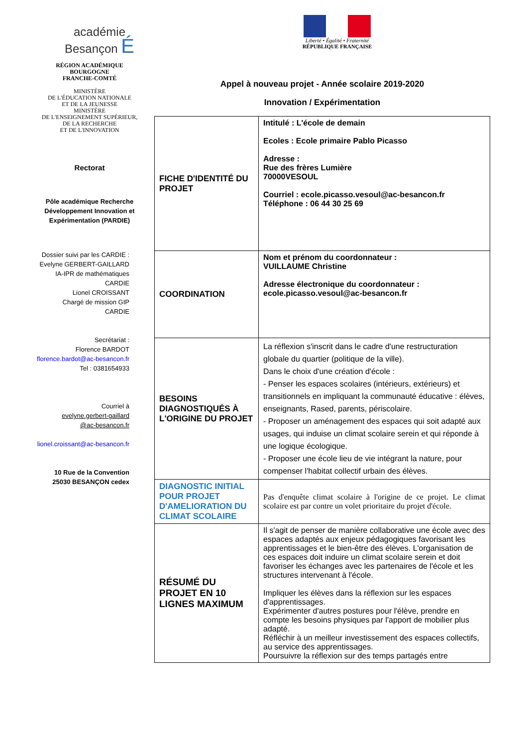académie
Besançon É
RÉGION ACADÉMIQUE
BOURGOGNE
FRANCHE-COMTÉ
MINISTÈRE
DE L'ÉDUCATION NATIONALE
ET DE LA JEUNESSE
MINISTÈRE
DE L'ENSEIGNEMENT SUPÉRIEUR,
DE LA RECHERCHE
ET DE L'INNOVATION
Rectorat
Pôle académique Recherche Développement Innovation et Expérimentation (PARDIE)
Dossier suivi par les CARDIE :
Evelyne GERBERT-GAILLARD
IA-IPR de mathématiques
CARDIE
Lionel CROISSANT
Chargé de mission GIP
CARDIE
Secrétariat :
Florence BARDOT
florence.bardot@ac-besancon.fr
Tel : 0381654933
Courriel à
evelyne.gerbert-gaillard
@ac-besancon.fr
lionel.croissant@ac-besancon.fr
10 Rue de la Convention
25030 BESANÇON cedex
Liberté • Égalité • Fraternité
RÉPUBLIQUE FRANÇAISE
Appel à nouveau projet - Année scolaire 2019-2020
Innovation / Expérimentation
| FICHE D'IDENTITÉ DU PROJET | Intitulé : L'école de demain Ecoles : Ecole primaire Pablo Picasso Adresse : Rue des frères Lumière 70000VESOUL Courriel : ecole.picasso.vesoul@ac-besancon.fr Téléphone : 06 44 30 25 69 |
| COORDINATION | Nom et prénom du coordonnateur : VUILLAUME Christine Adresse électronique du coordonnateur : ecole.picasso.vesoul@ac-besancon.fr |
| BESOINS DIAGNOSTIQUÉS À L'ORIGINE DU PROJET | La réflexion s'inscrit dans le cadre d'une restructuration globale du quartier (politique de la ville). Dans le choix d'une création d'école : - Penser les espaces scolaires (intérieurs, extérieurs) et transitionnels en impliquant la communauté éducative : élèves, enseignants, Rased, parents, périscolaire. - Proposer un aménagement des espaces qui soit adapté aux usages, qui induise un climat scolaire serein et qui réponde à une logique écologique. - Proposer une école lieu de vie intégrant la nature, pour compenser l'habitat collectif urbain des élèves. |
| DIAGNOSTIC INITIAL POUR PROJET D'AMELIORATION DU CLIMAT SCOLAIRE | Pas d'enquête climat scolaire à l'origine de ce projet. Le climat scolaire est par contre un volet prioritaire du projet d'école. |
| RÉSUMÉ DU PROJET EN 10 LIGNES MAXIMUM | Il s'agit de penser de manière collaborative une école avec des espaces adaptés aux enjeux pédagogiques favorisant les apprentissages et le bien-être des élèves. L'organisation de ces espaces doit induire un climat scolaire serein et doit favoriser les échanges avec les partenaires de l'école et les structures intervenant à l'école. Impliquer les élèves dans la réflexion sur les espaces d'apprentissages. Expérimenter d'autres postures pour l'élève, prendre en compte les besoins physiques par l'apport de mobilier plus adapté. Réfléchir à un meilleur investissement des espaces collectifs, au service des apprentissages. Poursuivre la réflexion sur des temps partagés entre |